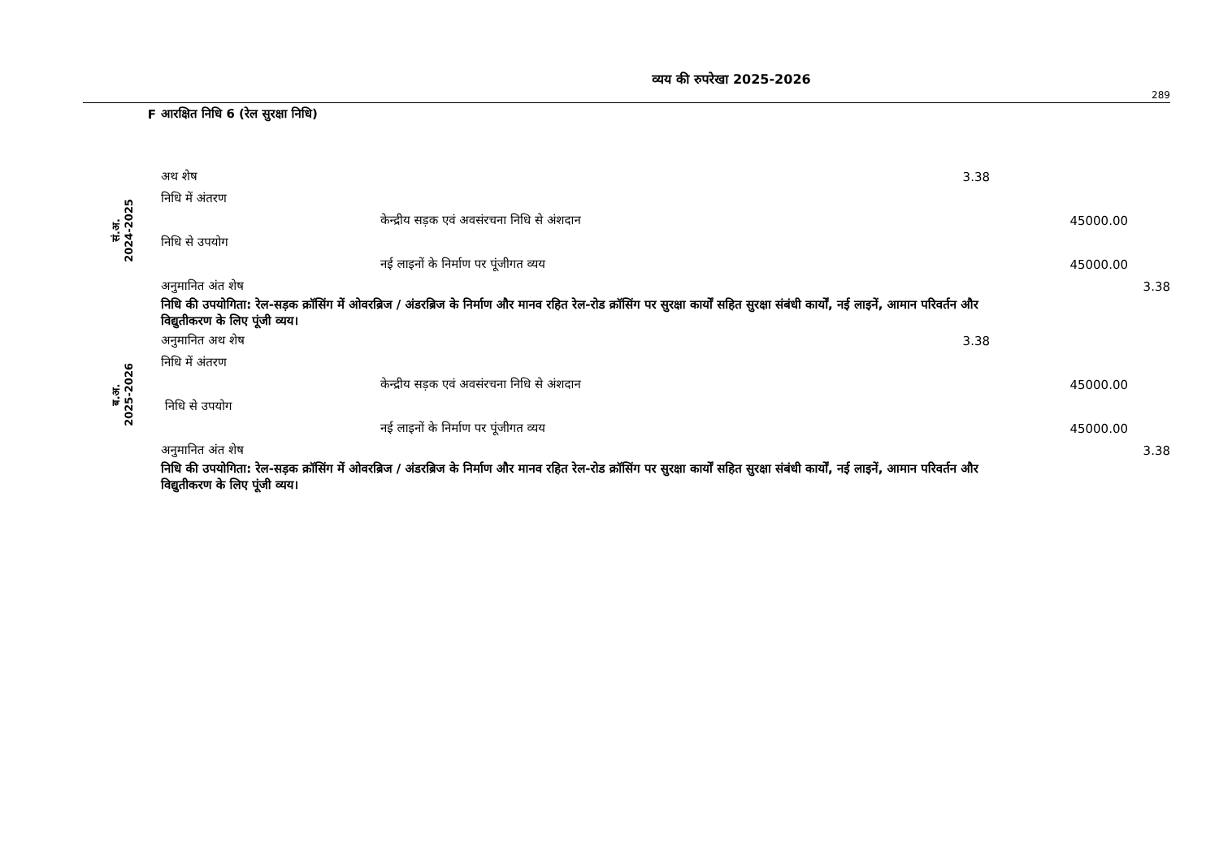व्यय की रुपरेखा 2025-2026
289
| F | आरक्षित निधि 6 (रेल सुरक्षा निधि) | | | | |
| सं.अ. 2024-2025 | अथ शेष | | 3.38 | | |
| | निधि में अंतरण | | | | |
| | | केन्द्रीय सड़क एवं अवसंरचना निधि से अंशदान | | 45000.00 | |
| | निधि से उपयोग | | | | |
| | | नई लाइनों के निर्माण पर पूंजीगत व्यय | | 45000.00 | |
| | अनुमानित अंत शेष | | | | 3.38 |
| | निधि की उपयोगिता: रेल-सड़क क्रॉसिंग में ओवरब्रिज / अंडरब्रिज के निर्माण और मानव रहित रेल-रोड क्रॉसिंग पर सुरक्षा कार्यों सहित सुरक्षा संबंधी कार्यों, नई लाइनें, आमान परिवर्तन और विद्युतीकरण के लिए पूंजी व्यय। | | | | |
| ब.अ. 2025-2026 | अनुमानित अथ शेष | | 3.38 | | |
| | निधि में अंतरण | | | | |
| | | केन्द्रीय सड़क एवं अवसंरचना निधि से अंशदान | | 45000.00 | |
| | निधि से उपयोग | | | | |
| | | नई लाइनों के निर्माण पर पूंजीगत व्यय | | 45000.00 | |
| | अनुमानित अंत शेष | | | | 3.38 |
| | निधि की उपयोगिता: रेल-सड़क क्रॉसिंग में ओवरब्रिज / अंडरब्रिज के निर्माण और मानव रहित रेल-रोड क्रॉसिंग पर सुरक्षा कार्यों सहित सुरक्षा संबंधी कार्यों, नई लाइनें, आमान परिवर्तन और विद्युतीकरण के लिए पूंजी व्यय। | | | | |